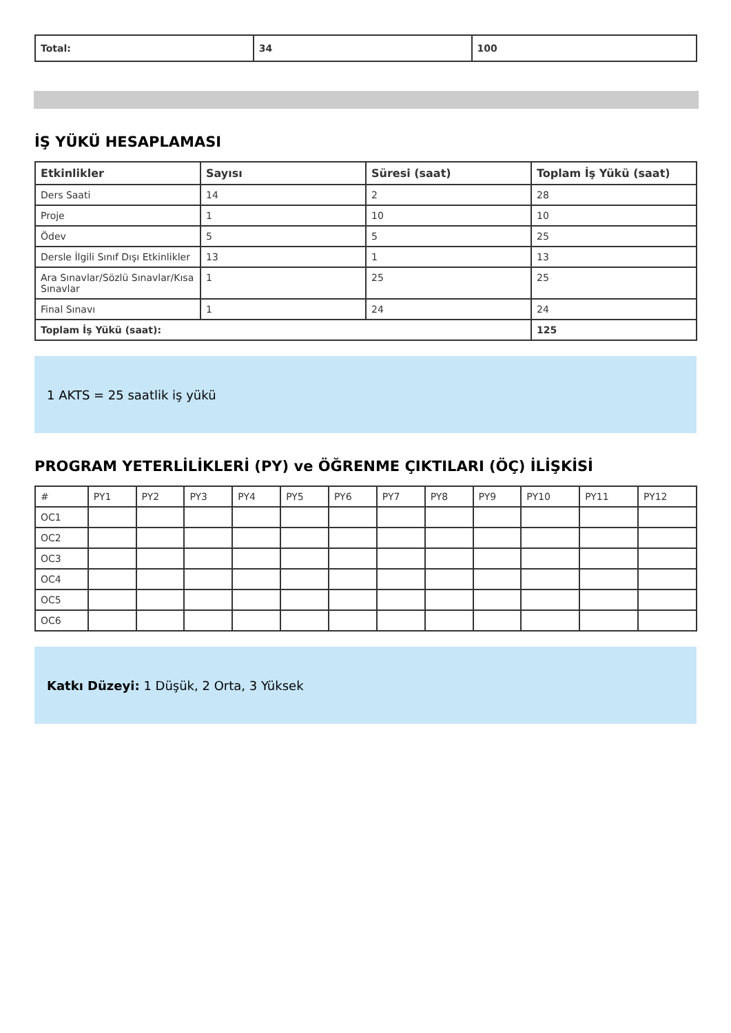| Total: | 34 | 100 |
| --- | --- | --- |
İŞ YÜKÜ HESAPLAMASI
| Etkinlikler | Sayısı | Süresi (saat) | Toplam İş Yükü (saat) |
| --- | --- | --- | --- |
| Ders Saati | 14 | 2 | 28 |
| Proje | 1 | 10 | 10 |
| Ödev | 5 | 5 | 25 |
| Dersle İlgili Sınıf Dışı Etkinlikler | 13 | 1 | 13 |
| Ara Sınavlar/Sözlü Sınavlar/Kısa Sınavlar | 1 | 25 | 25 |
| Final Sınavı | 1 | 24 | 24 |
| Toplam İş Yükü (saat): | | | 125 |
1 AKTS = 25 saatlik iş yükü
PROGRAM YETERLİLİKLERİ (PY) ve ÖĞRENME ÇIKTILARI (ÖÇ) İLİŞKİSİ
| # | PY1 | PY2 | PY3 | PY4 | PY5 | PY6 | PY7 | PY8 | PY9 | PY10 | PY11 | PY12 |
| OC1 | | | | | | | | | | | | |
| OC2 | | | | | | | | | | | | |
| OC3 | | | | | | | | | | | | |
| OC4 | | | | | | | | | | | | |
| OC5 | | | | | | | | | | | | |
| OC6 | | | | | | | | | | | | |
Katkı Düzeyi: 1 Düşük, 2 Orta, 3 Yüksek